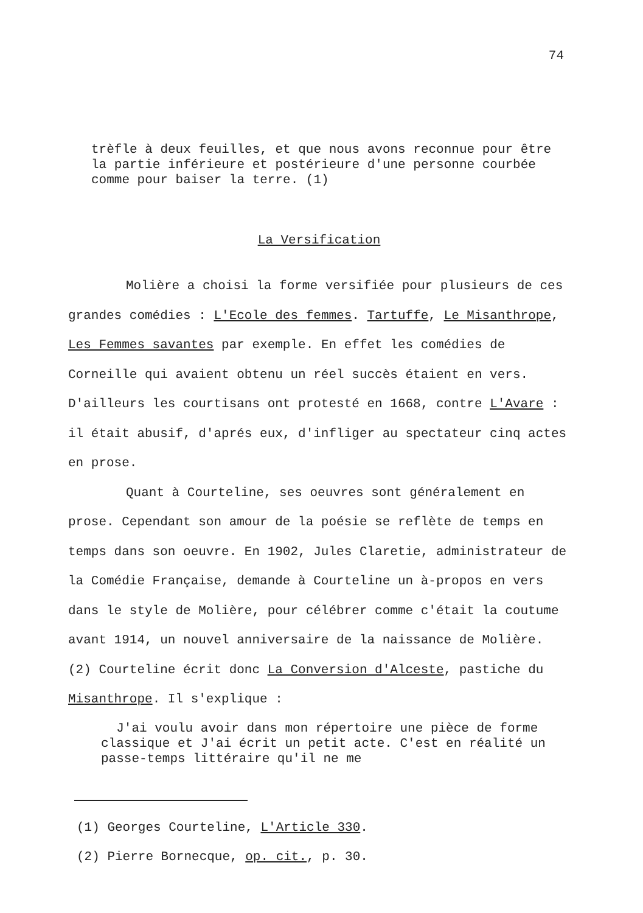74
trèfle à deux feuilles, et que nous avons reconnue pour être la partie inférieure et postérieure d'une personne courbée comme pour baiser la terre. (1)
La Versification
Molière a choisi la forme versifiée pour plusieurs de ces grandes comédies : L'Ecole des femmes. Tartuffe, Le Misanthrope, Les Femmes savantes par exemple. En effet les comédies de Corneille qui avaient obtenu un réel succès étaient en vers. D'ailleurs les courtisans ont protesté en 1668, contre L'Avare : il était abusif, d'aprés eux, d'infliger au spectateur cinq actes en prose.
Quant à Courteline, ses oeuvres sont généralement en prose. Cependant son amour de la poésie se reflète de temps en temps dans son oeuvre. En 1902, Jules Claretie, administrateur de la Comédie Française, demande à Courteline un à-propos en vers dans le style de Molière, pour célébrer comme c'était la coutume avant 1914, un nouvel anniversaire de la naissance de Molière. (2) Courteline écrit donc La Conversion d'Alceste, pastiche du Misanthrope. Il s'explique :
J'ai voulu avoir dans mon répertoire une pièce de forme classique et J'ai écrit un petit acte. C'est en réalité un passe-temps littéraire qu'il ne me
(1) Georges Courteline, L'Article 330.
(2) Pierre Bornecque, op. cit., p. 30.